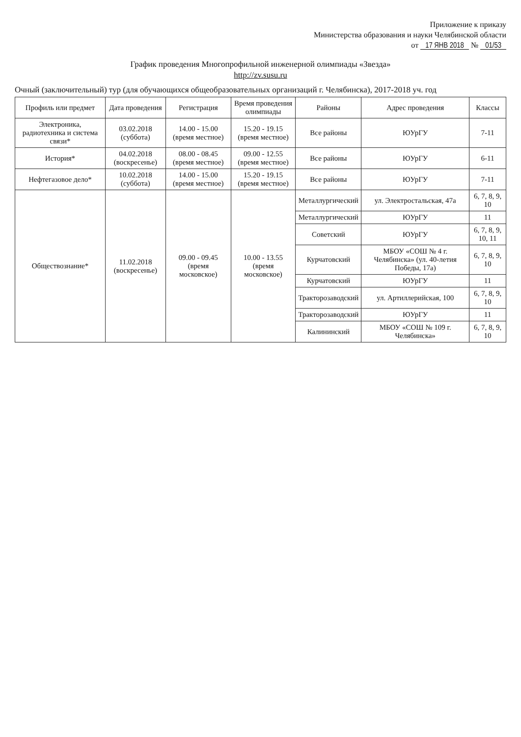Приложение к приказу
Министерства образования и науки Челябинской области
от 17 ЯНВ 2018 № 01/53
График проведения Многопрофильной инженерной олимпиады «Звезда»
http://zv.susu.ru
Очный (заключительный) тур (для обучающихся общеобразовательных организаций г. Челябинска), 2017-2018 уч. год
| Профиль или предмет | Дата проведения | Регистрация | Время проведения олимпиады | Районы | Адрес проведения | Классы |
| --- | --- | --- | --- | --- | --- | --- |
| Электроника, радиотехника и система связи* | 03.02.2018 (суббота) | 14.00 - 15.00 (время местное) | 15.20 - 19.15 (время местное) | Все районы | ЮУрГУ | 7-11 |
| История* | 04.02.2018 (воскресенье) | 08.00 - 08.45 (время местное) | 09.00 - 12.55 (время местное) | Все районы | ЮУрГУ | 6-11 |
| Нефтегазовое дело* | 10.02.2018 (суббота) | 14.00 - 15.00 (время местное) | 15.20 - 19.15 (время местное) | Все районы | ЮУрГУ | 7-11 |
| Обществознание* | 11.02.2018 (воскресенье) | 09.00 - 09.45 (время московское) | 10.00 - 13.55 (время московское) | Металлургический | ул. Электростальская, 47а | 6, 7, 8, 9, 10 |
| | | | | Металлургический | ЮУрГУ | 11 |
| | | | | Советский | ЮУрГУ | 6, 7, 8, 9, 10, 11 |
| | | | | Курчатовский | МБОУ «СОШ № 4 г. Челябинска» (ул. 40-летия Победы, 17а) | 6, 7, 8, 9, 10 |
| | | | | Курчатовский | ЮУрГУ | 11 |
| | | | | Тракторозаводский | ул. Артиллерийская, 100 | 6, 7, 8, 9, 10 |
| | | | | Тракторозаводский | ЮУрГУ | 11 |
| | | | | Калининский | МБОУ «СОШ № 109 г. Челябинска» | 6, 7, 8, 9, 10 |